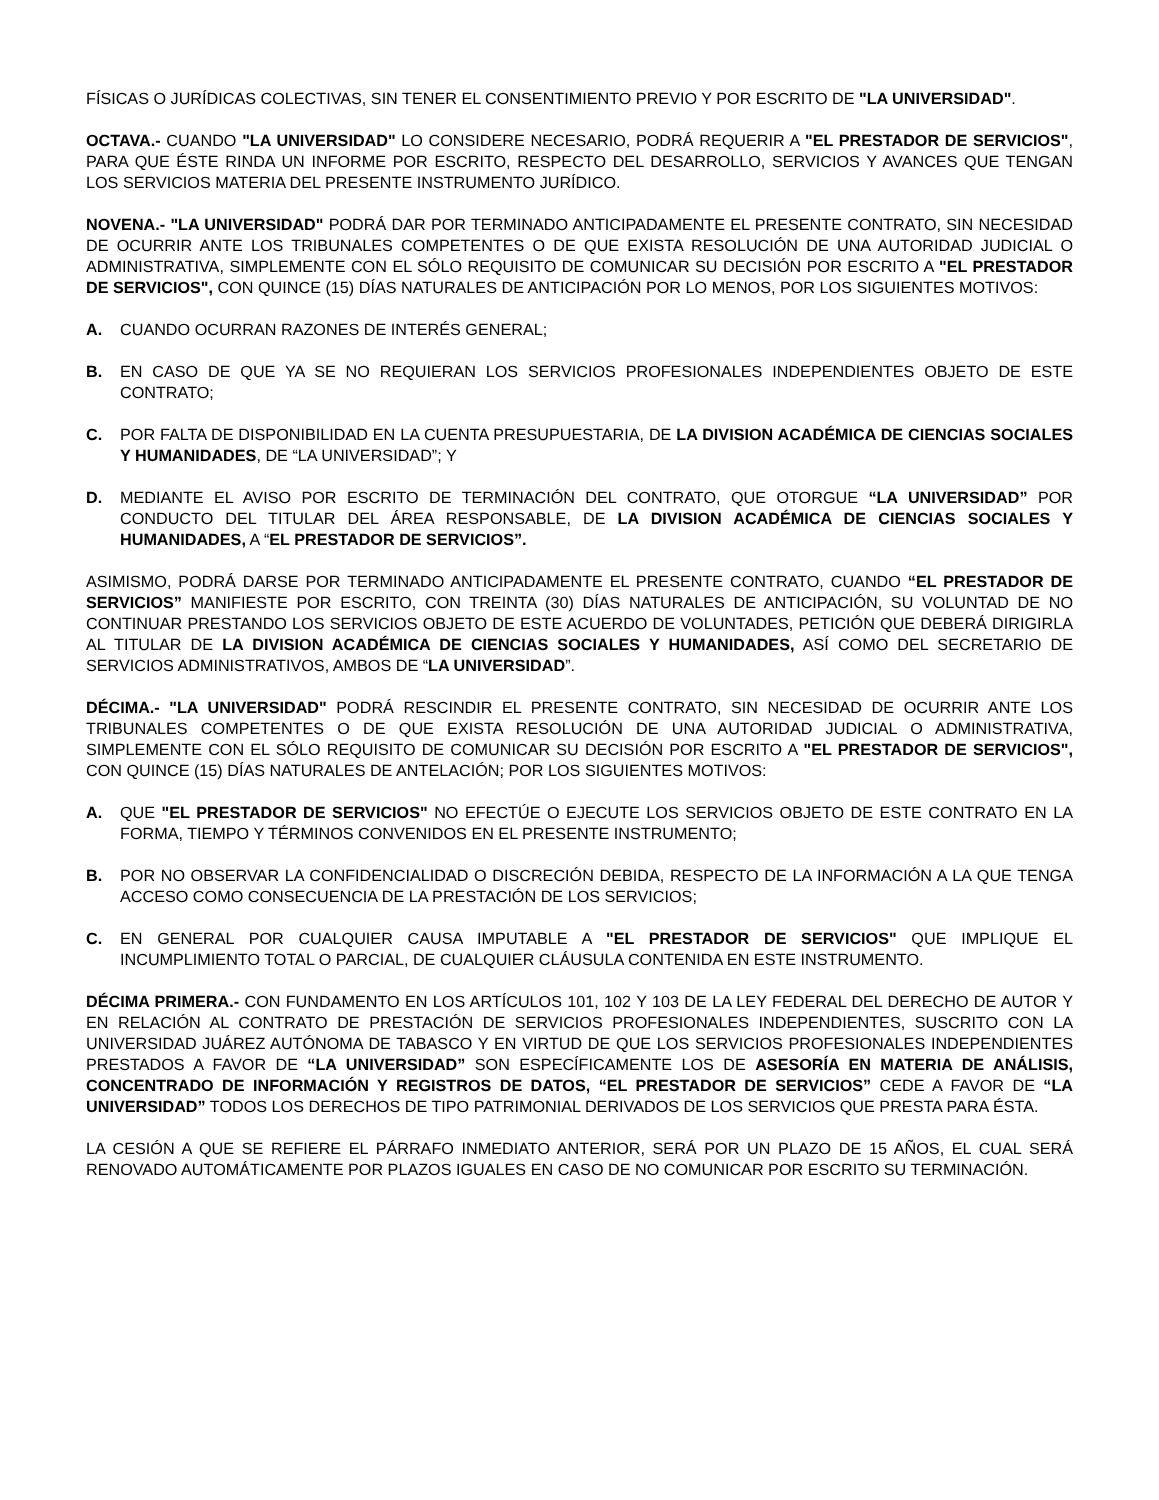FÍSICAS O JURÍDICAS COLECTIVAS, SIN TENER EL CONSENTIMIENTO PREVIO Y POR ESCRITO DE "LA UNIVERSIDAD".
OCTAVA.- CUANDO "LA UNIVERSIDAD" LO CONSIDERE NECESARIO, PODRÁ REQUERIR A "EL PRESTADOR DE SERVICIOS", PARA QUE ÉSTE RINDA UN INFORME POR ESCRITO, RESPECTO DEL DESARROLLO, SERVICIOS Y AVANCES QUE TENGAN LOS SERVICIOS MATERIA DEL PRESENTE INSTRUMENTO JURÍDICO.
NOVENA.- "LA UNIVERSIDAD" PODRÁ DAR POR TERMINADO ANTICIPADAMENTE EL PRESENTE CONTRATO, SIN NECESIDAD DE OCURRIR ANTE LOS TRIBUNALES COMPETENTES O DE QUE EXISTA RESOLUCIÓN DE UNA AUTORIDAD JUDICIAL O ADMINISTRATIVA, SIMPLEMENTE CON EL SÓLO REQUISITO DE COMUNICAR SU DECISIÓN POR ESCRITO A "EL PRESTADOR DE SERVICIOS", CON QUINCE (15) DÍAS NATURALES DE ANTICIPACIÓN POR LO MENOS, POR LOS SIGUIENTES MOTIVOS:
A. CUANDO OCURRAN RAZONES DE INTERÉS GENERAL;
B. EN CASO DE QUE YA SE NO REQUIERAN LOS SERVICIOS PROFESIONALES INDEPENDIENTES OBJETO DE ESTE CONTRATO;
C. POR FALTA DE DISPONIBILIDAD EN LA CUENTA PRESUPUESTARIA, DE LA DIVISION ACADÉMICA DE CIENCIAS SOCIALES Y HUMANIDADES, DE “LA UNIVERSIDAD”; Y
D. MEDIANTE EL AVISO POR ESCRITO DE TERMINACIÓN DEL CONTRATO, QUE OTORGUE “LA UNIVERSIDAD” POR CONDUCTO DEL TITULAR DEL ÁREA RESPONSABLE, DE LA DIVISION ACADÉMICA DE CIENCIAS SOCIALES Y HUMANIDADES, A “EL PRESTADOR DE SERVICIOS”.
ASIMISMO, PODRÁ DARSE POR TERMINADO ANTICIPADAMENTE EL PRESENTE CONTRATO, CUANDO “EL PRESTADOR DE SERVICIOS” MANIFIESTE POR ESCRITO, CON TREINTA (30) DÍAS NATURALES DE ANTICIPACIÓN, SU VOLUNTAD DE NO CONTINUAR PRESTANDO LOS SERVICIOS OBJETO DE ESTE ACUERDO DE VOLUNTADES, PETICIÓN QUE DEBERÁ DIRIGIRLA AL TITULAR DE LA DIVISION ACADÉMICA DE CIENCIAS SOCIALES Y HUMANIDADES, ASÍ COMO DEL SECRETARIO DE SERVICIOS ADMINISTRATIVOS, AMBOS DE “LA UNIVERSIDAD”.
DÉCIMA.- "LA UNIVERSIDAD" PODRÁ RESCINDIR EL PRESENTE CONTRATO, SIN NECESIDAD DE OCURRIR ANTE LOS TRIBUNALES COMPETENTES O DE QUE EXISTA RESOLUCIÓN DE UNA AUTORIDAD JUDICIAL O ADMINISTRATIVA, SIMPLEMENTE CON EL SÓLO REQUISITO DE COMUNICAR SU DECISIÓN POR ESCRITO A "EL PRESTADOR DE SERVICIOS", CON QUINCE (15) DÍAS NATURALES DE ANTELACIÓN; POR LOS SIGUIENTES MOTIVOS:
A. QUE "EL PRESTADOR DE SERVICIOS" NO EFECTÚE O EJECUTE LOS SERVICIOS OBJETO DE ESTE CONTRATO EN LA FORMA, TIEMPO Y TÉRMINOS CONVENIDOS EN EL PRESENTE INSTRUMENTO;
B. POR NO OBSERVAR LA CONFIDENCIALIDAD O DISCRECIÓN DEBIDA, RESPECTO DE LA INFORMACIÓN A LA QUE TENGA ACCESO COMO CONSECUENCIA DE LA PRESTACIÓN DE LOS SERVICIOS;
C. EN GENERAL POR CUALQUIER CAUSA IMPUTABLE A "EL PRESTADOR DE SERVICIOS" QUE IMPLIQUE EL INCUMPLIMIENTO TOTAL O PARCIAL, DE CUALQUIER CLÁUSULA CONTENIDA EN ESTE INSTRUMENTO.
DÉCIMA PRIMERA.- CON FUNDAMENTO EN LOS ARTÍCULOS 101, 102 Y 103 DE LA LEY FEDERAL DEL DERECHO DE AUTOR Y EN RELACIÓN AL CONTRATO DE PRESTACIÓN DE SERVICIOS PROFESIONALES INDEPENDIENTES, SUSCRITO CON LA UNIVERSIDAD JUÁREZ AUTÓNOMA DE TABASCO Y EN VIRTUD DE QUE LOS SERVICIOS PROFESIONALES INDEPENDIENTES PRESTADOS A FAVOR DE “LA UNIVERSIDAD” SON ESPECÍFICAMENTE LOS DE ASESORÍA EN MATERIA DE ANÁLISIS, CONCENTRADO DE INFORMACIÓN Y REGISTROS DE DATOS, “EL PRESTADOR DE SERVICIOS” CEDE A FAVOR DE “LA UNIVERSIDAD” TODOS LOS DERECHOS DE TIPO PATRIMONIAL DERIVADOS DE LOS SERVICIOS QUE PRESTA PARA ÉSTA.
LA CESIÓN A QUE SE REFIERE EL PÁRRAFO INMEDIATO ANTERIOR, SERÁ POR UN PLAZO DE 15 AÑOS, EL CUAL SERÁ RENOVADO AUTOMÁTICAMENTE POR PLAZOS IGUALES EN CASO DE NO COMUNICAR POR ESCRITO SU TERMINACIÓN.